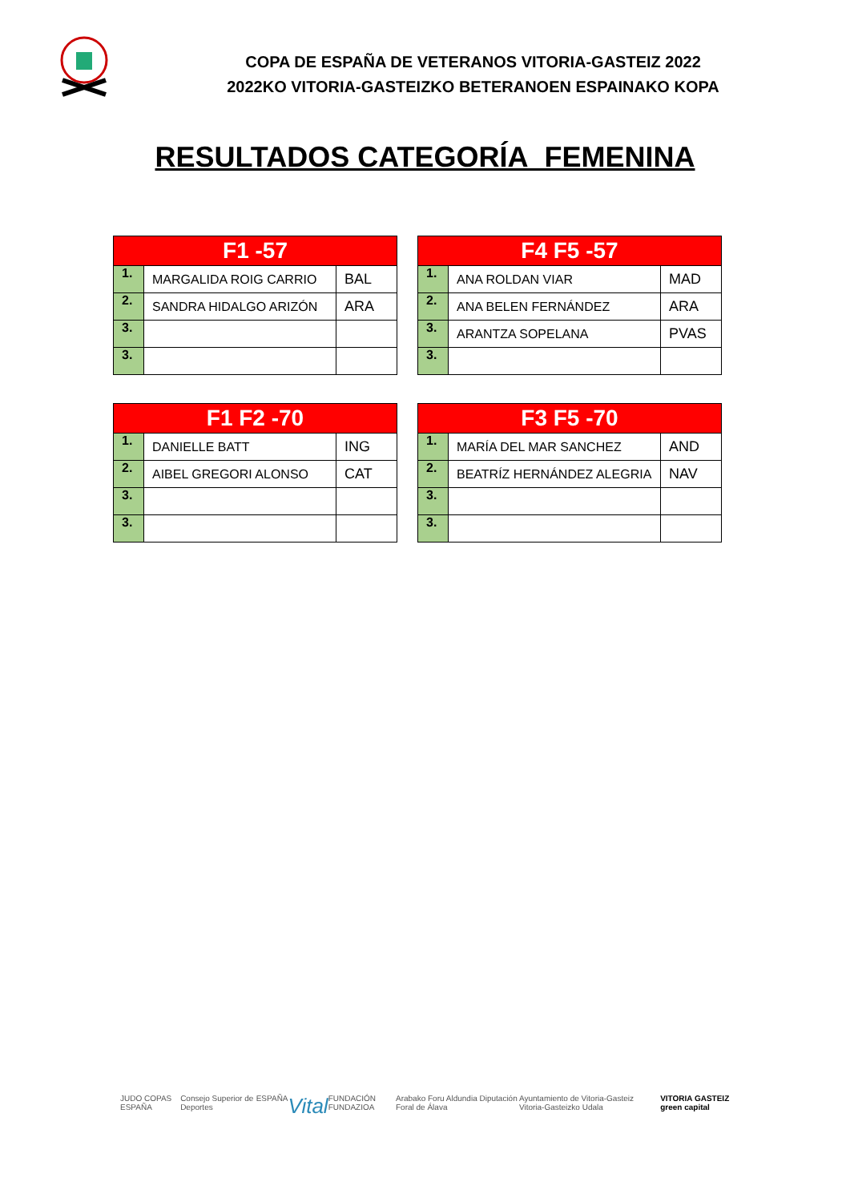COPA DE ESPAÑA DE VETERANOS VITORIA-GASTEIZ 2022
2022KO VITORIA-GASTEIZKO BETERANOEN ESPAINAKO KOPA
RESULTADOS CATEGORÍA FEMENINA
| F1 -57 | | |
| --- | --- | --- |
| 1. | MARGALIDA ROIG CARRIO | BAL |
| 2. | SANDRA HIDALGO ARIZÓN | ARA |
| 3. | | |
| 3. | | |
| F4 F5 -57 | | |
| --- | --- | --- |
| 1. | ANA ROLDAN VIAR | MAD |
| 2. | ANA BELEN FERNÁNDEZ | ARA |
| 3. | ARANTZA SOPELANA | PVAS |
| 3. | | |
| F1 F2 -70 | | |
| --- | --- | --- |
| 1. | DANIELLE BATT | ING |
| 2. | AIBEL GREGORI ALONSO | CAT |
| 3. | | |
| 3. | | |
| F3 F5 -70 | | |
| --- | --- | --- |
| 1. | MARÍA DEL MAR SANCHEZ | AND |
| 2. | BEATRÍZ HERNÁNDEZ ALEGRIA | NAV |
| 3. | | |
| 3. | | |
JUDO COPAS ESPAÑA Consejo Superior de Deportes ESPAÑA Vital FUNDACIÓN FUNDAZIOA Arabako Foru Aldundia Diputación Foral de Álava Ayuntamiento de Vitoria-Gasteiz Vitoria-Gasteizko Udala VITORIA GASTEIZ green capital